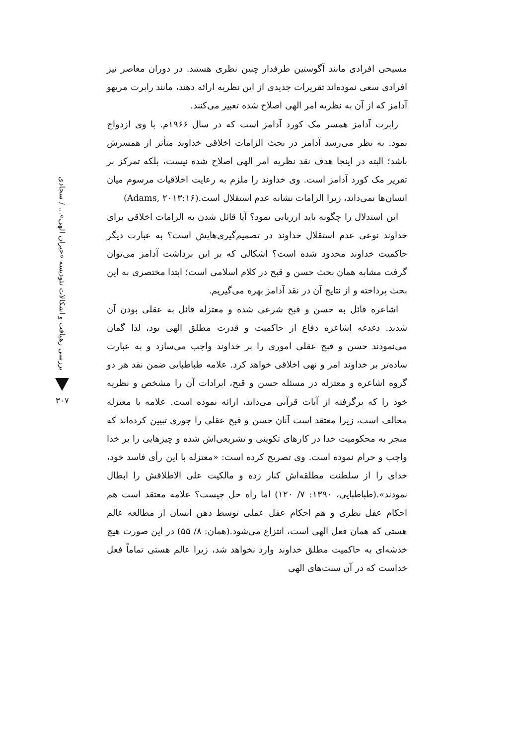بررسی رهیافت و اشکالات تئودیسه «جبران الهی»... / سجادی
۳۰۷
مسیحی افرادی مانند آگوستین طرفدار چنین نظری هستند. در دوران معاصر نیز افرادی سعی نموده‌اند تقریرات جدیدی از این نظریه ارائه دهند، مانند رابرت مریهو آدامز که از آن به نظریه امر الهی اصلاح شده تعبیر می‌کنند.
رابرت آدامز همسر مک کورد آدامز است که در سال ۱۹۶۶م. با وی ازدواج نمود. به نظر می‌رسد آدامز در بحث الزامات اخلاقی خداوند متأثر از همسرش باشد؛ البته در اینجا هدف نقد نظریه امر الهی اصلاح شده نیست، بلکه تمرکز بر تقریر مک کورد آدامز است. وی خداوند را ملزم به رعایت اخلاقیات مرسوم میان انسان‌ها نمی‌داند، زیرا الزامات نشانه عدم استقلال است.(Adams, ۲۰۱۳:۱۶)
این استدلال را چگونه باید ارزیابی نمود؟ آیا قائل شدن به الزامات اخلاقی برای خداوند نوعی عدم استقلال خداوند در تصمیم‌گیری‌هایش است؟ به عبارت دیگر حاکمیت خداوند محدود شده است؟ اشکالی که بر این برداشت آدامز می‌توان گرفت مشابه همان بحث حسن و قبح در کلام اسلامی است؛ ابتدا مختصری به این بحث پرداخته و از نتایج آن در نقد آدامز بهره می‌گیریم.
اشاعره قائل به حسن و قبح شرعی شده و معتزله قائل به عقلی بودن آن شدند. دغدغه اشاعره دفاع از حاکمیت و قدرت مطلق الهی بود، لذا گمان می‌نمودند حسن و قبح عقلی اموری را بر خداوند واجب می‌سازد و به عبارت ساده‌تر بر خداوند امر و نهی اخلاقی خواهد کرد. علامه طباطبایی ضمن نقد هر دو گروه اشاعره و معتزله در مسئله حسن و قبح، ایرادات آن را مشخص و نظریه خود را که برگرفته از آیات قرآنی می‌داند، ارائه نموده است. علامه با معتزله مخالف است، زیرا معتقد است آنان حسن و قبح عقلی را جوری تبیین کرده‌اند که منجر به محکومیت خدا در کارهای تکوینی و تشریعی‌اش شده و چیزهایی را بر خدا واجب و حرام نموده است. وی تصریح کرده است: «معتزله با این رأی فاسد خود، خدای را از سلطنت مطلقه‌اش کنار زده و مالکیت علی الاطلاقش را ابطال نمودند».(طباطبایی، ۱۳۹۰: ۷/ ۱۲۰) اما راه حل چیست؟ علامه معتقد است هم احکام عقل نظری و هم احکام عقل عملی توسط ذهن انسان از مطالعه عالم هستی که همان فعل الهی است، انتزاع می‌شود.(همان: ۸/ ۵۵) در این صورت هیچ خدشه‌ای به حاکمیت مطلق خداوند وارد نخواهد شد، زیرا عالم هستی تماماً فعل خداست که در آن سنت‌های الهی